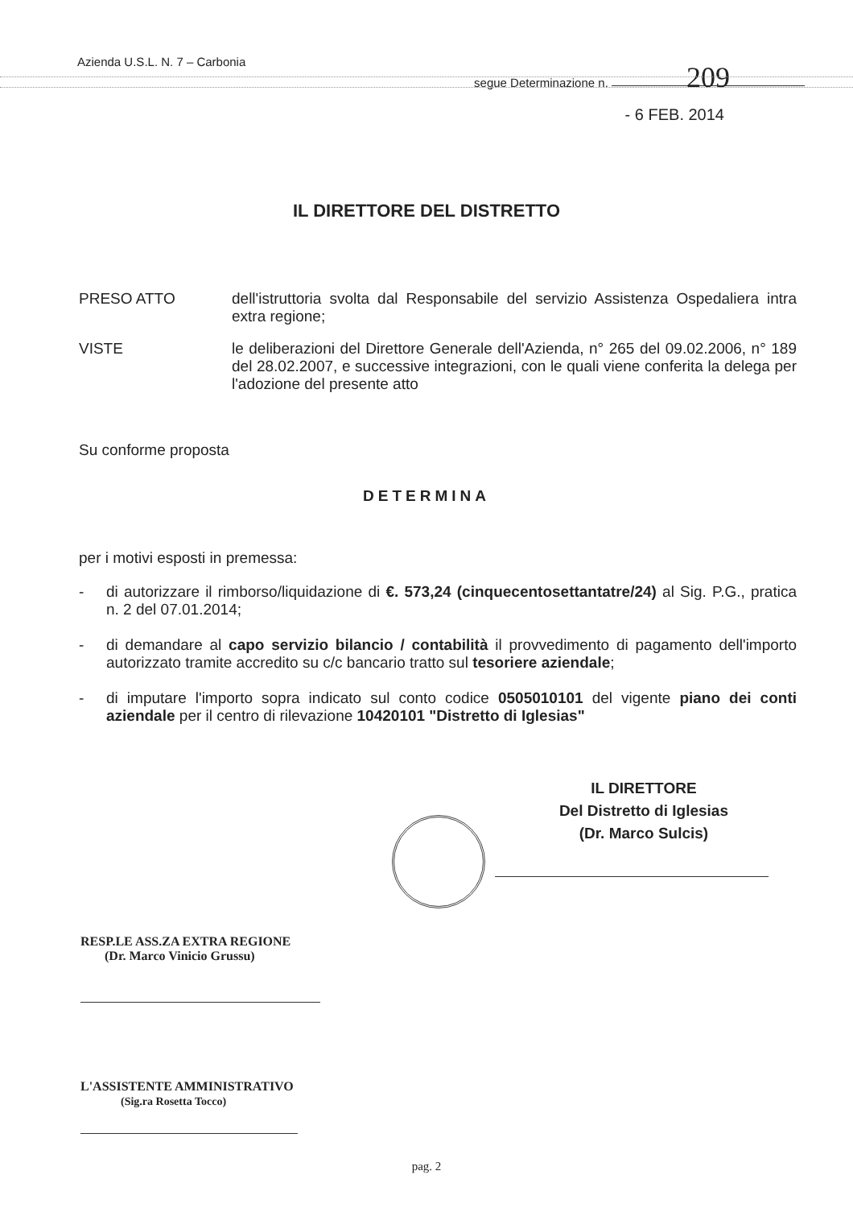Azienda U.S.L. N. 7 – Carbonia
segue Determinazione n. 209
- 6 FEB. 2014
IL DIRETTORE DEL DISTRETTO
PRESO ATTO dell'istruttoria svolta dal Responsabile del servizio Assistenza Ospedaliera intra extra regione;
VISTE le deliberazioni del Direttore Generale dell'Azienda, n° 265 del 09.02.2006, n° 189 del 28.02.2007, e successive integrazioni, con le quali viene conferita la delega per l'adozione del presente atto
Su conforme proposta
DETERMINA
per i motivi esposti in premessa:
- di autorizzare il rimborso/liquidazione di €. 573,24 (cinquecentosettantatre/24) al Sig. P.G., pratica n. 2 del 07.01.2014;
- di demandare al capo servizio bilancio / contabilità il provvedimento di pagamento dell'importo autorizzato tramite accredito su c/c bancario tratto sul tesoriere aziendale;
- di imputare l'importo sopra indicato sul conto codice 0505010101 del vigente piano dei conti aziendale per il centro di rilevazione 10420101 "Distretto di Iglesias"
IL DIRETTORE
Del Distretto di Iglesias
(Dr. Marco Sulcis)
RESP.LE ASS.ZA EXTRA REGIONE
(Dr. Marco Vinicio Grussu)
L'ASSISTENTE AMMINISTRATIVO
(Sig.ra Rosetta Tocco)
pag. 2